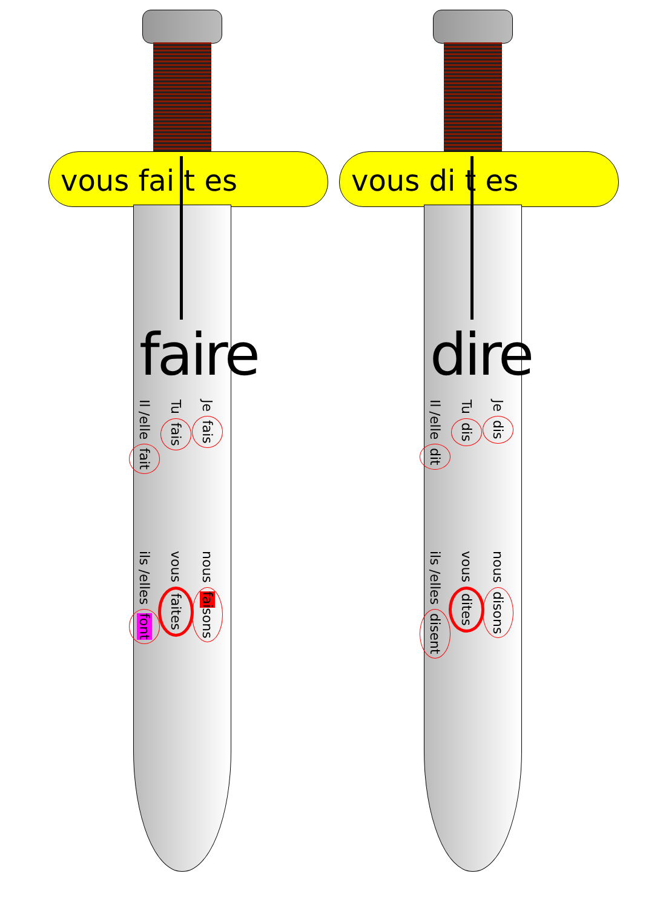vous fai t es
faire
Je fais
Tu fais
Il /elle fait
nous faisons
vous faites
ils /elles font
vous di t es
dire
Je dis
Tu dis
Il /elle dit
nous disons
vous dites
ils /elles disent